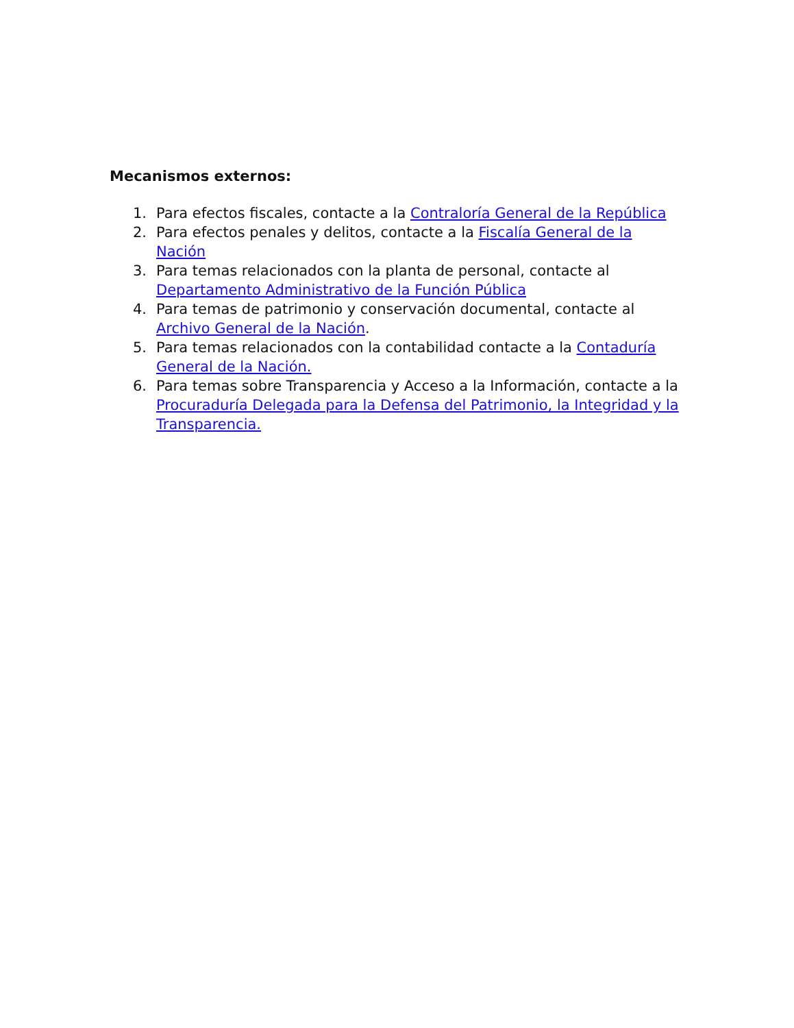Mecanismos externos:
1. Para efectos fiscales, contacte a la Contraloría General de la República
2. Para efectos penales y delitos, contacte a la Fiscalía General de la Nación
3. Para temas relacionados con la planta de personal, contacte al Departamento Administrativo de la Función Pública
4. Para temas de patrimonio y conservación documental, contacte al Archivo General de la Nación.
5. Para temas relacionados con la contabilidad contacte a la Contaduría General de la Nación.
6. Para temas sobre Transparencia y Acceso a la Información, contacte a la Procuraduría Delegada para la Defensa del Patrimonio, la Integridad y la Transparencia.